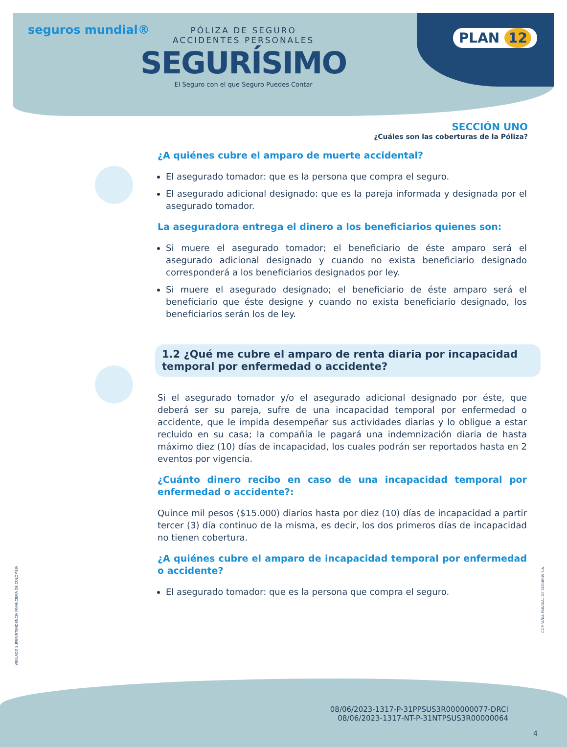seguros mundial®
PÓLIZA DE SEGURO
ACCIDENTES PERSONALES
SEGURÍSIMO
El Seguro con el que Seguro Puedes Contar
PLAN 12
SECCIÓN UNO
¿Cuáles son las coberturas de la Póliza?
¿A quiénes cubre el amparo de muerte accidental?
El asegurado tomador: que es la persona que compra el seguro.
El asegurado adicional designado: que es la pareja informada y designada por el asegurado tomador.
La aseguradora entrega el dinero a los beneficiarios quienes son:
Si muere el asegurado tomador; el beneficiario de éste amparo será el asegurado adicional designado y cuando no exista beneficiario designado corresponderá a los beneficiarios designados por ley.
Si muere el asegurado designado; el beneficiario de éste amparo será el beneficiario que éste designe y cuando no exista beneficiario designado, los beneficiarios serán los de ley.
1.2 ¿Qué me cubre el amparo de renta diaria por incapacidad temporal por enfermedad o accidente?
Si el asegurado tomador y/o el asegurado adicional designado por éste, que deberá ser su pareja, sufre de una incapacidad temporal por enfermedad o accidente, que le impida desempeñar sus actividades diarias y lo obligue a estar recluido en su casa; la compañía le pagará una indemnización diaria de hasta máximo diez (10) días de incapacidad, los cuales podrán ser reportados hasta en 2 eventos por vigencia.
¿Cuánto dinero recibo en caso de una incapacidad temporal por enfermedad o accidente?:
Quince mil pesos ($15.000) diarios hasta por diez (10) días de incapacidad a partir tercer (3) día continuo de la misma, es decir, los dos primeros días de incapacidad no tienen cobertura.
¿A quiénes cubre el amparo de incapacidad temporal por enfermedad o accidente?
El asegurado tomador: que es la persona que compra el seguro.
VIGILADO SUPERINTENDENCIA FINANCIERA DE COLOMBIA
COMPAÑÍA MUNDIAL DE SEGUROS S.A.
08/06/2023-1317-P-31PPSUS3R000000077-DRCI
08/06/2023-1317-NT-P-31NTPSUS3R00000064
4